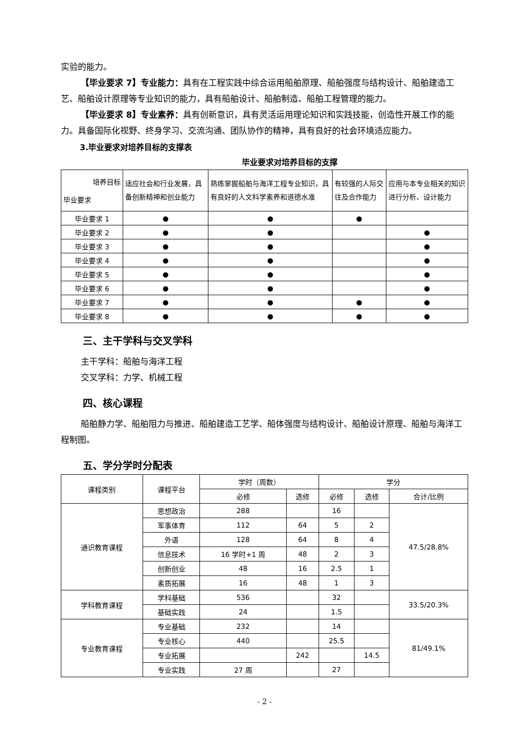实验的能力。
【毕业要求 7】专业能力：具有在工程实践中综合运用船舶原理、船舶强度与结构设计、船舶建造工艺、船舶设计原理等专业知识的能力，具有船舶设计、船舶制造、船舶工程管理的能力。
【毕业要求 8】专业素养：具有创新意识，具有灵活运用理论知识和实践技能，创造性开展工作的能力。具备国际化视野、终身学习、交流沟通、团队协作的精神，具有良好的社会环境适应能力。
3.毕业要求对培养目标的支撑表
毕业要求对培养目标的支撑
| 培养目标 毕业要求 | 适应社会和行业发展，具备创新精神和创业能力 | 熟练掌握船舶与海洋工程专业知识，具有良好的人文科学素养和道德水准 | 有较强的人际交往及合作能力 | 应用与本专业相关的知识进行分析、设计能力 |
| --- | --- | --- | --- | --- |
| 毕业要求 1 | ● | ● | ● | |
| 毕业要求 2 | ● | ● | | ● |
| 毕业要求 3 | ● | ● | | ● |
| 毕业要求 4 | ● | ● | | ● |
| 毕业要求 5 | ● | ● | | ● |
| 毕业要求 6 | ● | ● | | ● |
| 毕业要求 7 | ● | ● | ● | ● |
| 毕业要求 8 | ● | ● | ● | ● |
三、主干学科与交叉学科
主干学科：船舶与海洋工程
交叉学科：力学、机械工程
四、核心课程
船舶静力学、船舶阻力与推进、船舶建造工艺学、船体强度与结构设计、船舶设计原理、船舶与海洋工程制图。
五、学分学时分配表
| 课程类别 | 课程平台 | 学时（周数） | | 学分 | | |
| --- | --- | --- | --- | --- | --- | --- |
| | | 必修 | 选修 | 必修 | 选修 | 合计/比例 |
| 通识教育课程 | 思想政治 | 288 | | 16 | | 47.5/28.8% |
| | 军事体育 | 112 | 64 | 5 | 2 | |
| | 外语 | 128 | 64 | 8 | 4 | |
| | 信息技术 | 16 学时+1 周 | 48 | 2 | 3 | |
| | 创新创业 | 48 | 16 | 2.5 | 1 | |
| | 素质拓展 | 16 | 48 | 1 | 3 | |
| 学科教育课程 | 学科基础 | 536 | | 32 | | 33.5/20.3% |
| | 基础实践 | 24 | | 1.5 | | |
| 专业教育课程 | 专业基础 | 232 | | 14 | | 81/49.1% |
| | 专业核心 | 440 | | 25.5 | | |
| | 专业拓展 | | 242 | | 14.5 | |
| | 专业实践 | 27 周 | | 27 | | |
- 2 -